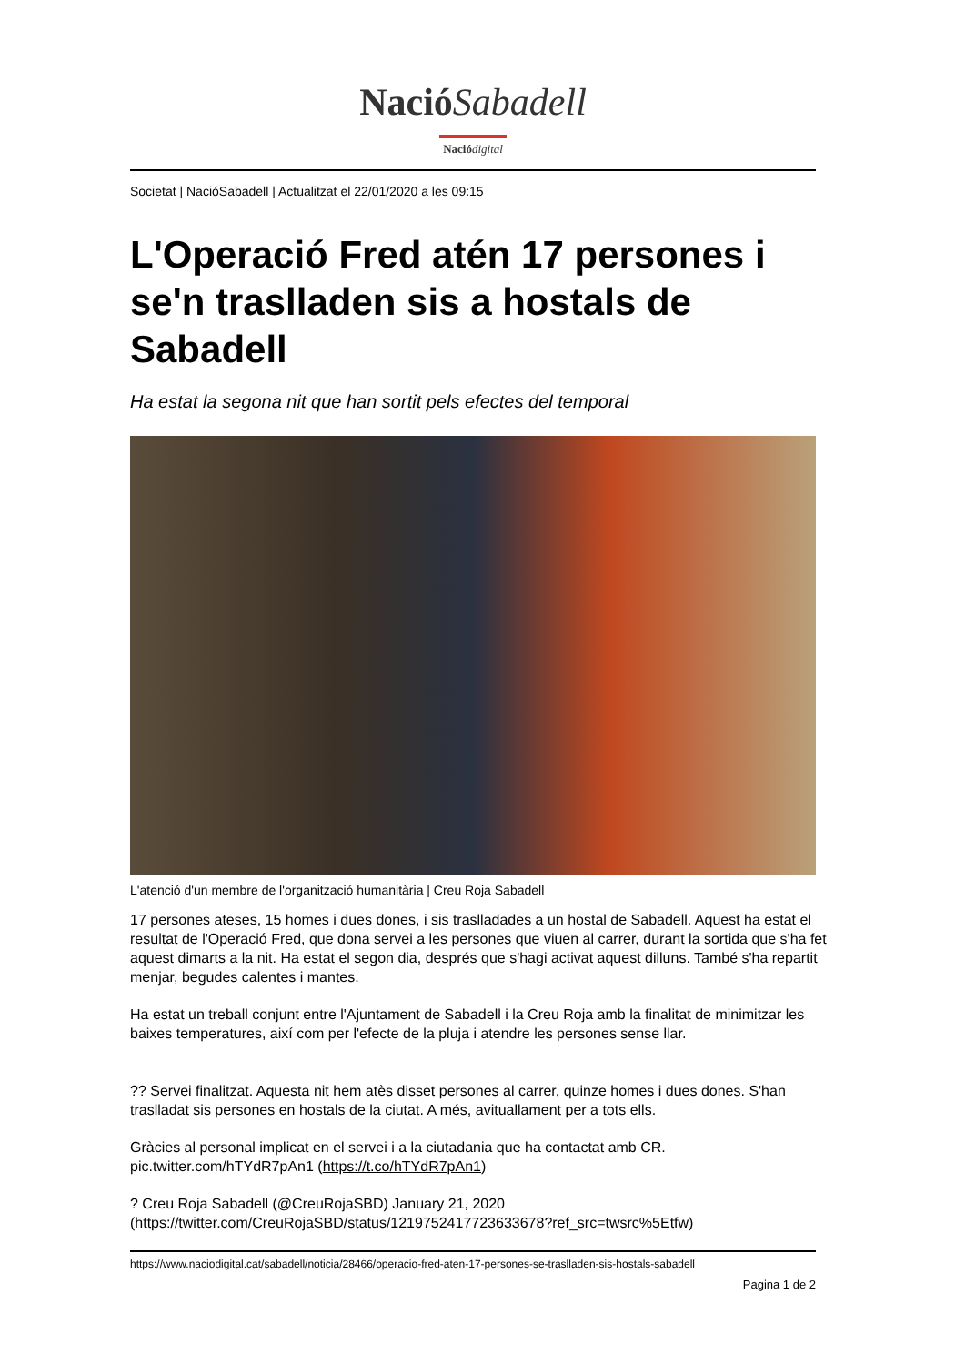NacióSabadell
Nació digital
Societat | NacióSabadell | Actualitzat el 22/01/2020 a les 09:15
L'Operació Fred atén 17 persones i se'n traslladen sis a hostals de Sabadell
Ha estat la segona nit que han sortit pels efectes del temporal
L'atenció d'un membre de l'organització humanitària | Creu Roja Sabadell
17 persones ateses, 15 homes i dues dones, i sis traslladades a un hostal de Sabadell. Aquest ha estat el resultat de l'Operació Fred, que dona servei a les persones que viuen al carrer, durant la sortida que s'ha fet aquest dimarts a la nit. Ha estat el segon dia, després que s'hagi activat aquest dilluns. També s'ha repartit menjar, begudes calentes i mantes.
Ha estat un treball conjunt entre l'Ajuntament de Sabadell i la Creu Roja amb la finalitat de minimitzar les baixes temperatures, així com per l'efecte de la pluja i atendre les persones sense llar.
?? Servei finalitzat. Aquesta nit hem atès disset persones al carrer, quinze homes i dues dones. S'han traslladat sis persones en hostals de la ciutat. A més, avituallament per a tots ells.
Gràcies al personal implicat en el servei i a la ciutadania que ha contactat amb CR. pic.twitter.com/hTYdR7pAn1 (https://t.co/hTYdR7pAn1)
? Creu Roja Sabadell (@CreuRojaSBD) January 21, 2020 (https://twitter.com/CreuRojaSBD/status/1219752417723633678?ref_src=twsrc%5Etfw)
https://www.naciodigital.cat/sabadell/noticia/28466/operacio-fred-aten-17-persones-se-traslladen-sis-hostals-sabadell
Pagina 1 de 2